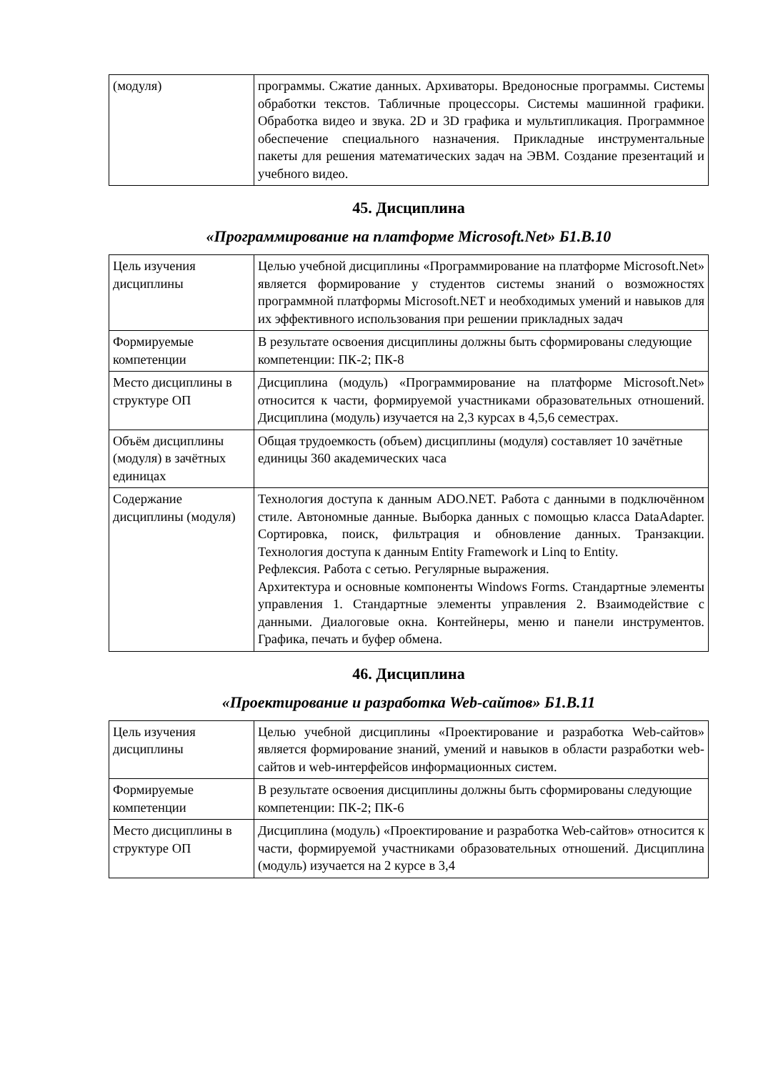| (модуля) | программы. Сжатие данных. Архиваторы. Вредоносные программы. Системы обработки текстов. Табличные процессоры. Системы машинной графики. Обработка видео и звука. 2D и 3D графика и мультипликация. Программное обеспечение специального назначения. Прикладные инструментальные пакеты для решения математических задач на ЭВМ. Создание презентаций и учебного видео. |
45. Дисциплина
«Программирование на платформе Microsoft.Net» Б1.В.10
| Цель изучения дисциплины | Целью учебной дисциплины «Программирование на платформе Microsoft.Net» является формирование у студентов системы знаний о возможностях программной платформы Microsoft.NET и необходимых умений и навыков для их эффективного использования при решении прикладных задач |
| Формируемые компетенции | В результате освоения дисциплины должны быть сформированы следующие компетенции: ПК-2; ПК-8 |
| Место дисциплины в структуре ОП | Дисциплина (модуль) «Программирование на платформе Microsoft.Net» относится к части, формируемой участниками образовательных отношений. Дисциплина (модуль) изучается на 2,3 курсах в 4,5,6 семестрах. |
| Объём дисциплины (модуля) в зачётных единицах | Общая трудоемкость (объем) дисциплины (модуля) составляет 10 зачётные единицы 360 академических часа |
| Содержание дисциплины (модуля) | Технология доступа к данным ADO.NET. Работа с данными в подключённом стиле. Автономные данные. Выборка данных с помощью класса DataAdapter. Сортировка, поиск, фильтрация и обновление данных. Транзакции. Технология доступа к данным Entity Framework и Linq to Entity. Рефлексия. Работа с сетью. Регулярные выражения. Архитектура и основные компоненты Windows Forms. Стандартные элементы управления 1. Стандартные элементы управления 2. Взаимодействие с данными. Диалоговые окна. Контейнеры, меню и панели инструментов. Графика, печать и буфер обмена. |
46. Дисциплина
«Проектирование и разработка Web-сайтов» Б1.В.11
| Цель изучения дисциплины | Целью учебной дисциплины «Проектирование и разработка Web-сайтов» является формирование знаний, умений и навыков в области разработки web-сайтов и web-интерфейсов информационных систем. |
| Формируемые компетенции | В результате освоения дисциплины должны быть сформированы следующие компетенции: ПК-2; ПК-6 |
| Место дисциплины в структуре ОП | Дисциплина (модуль) «Проектирование и разработка Web-сайтов» относится к части, формируемой участниками образовательных отношений. Дисциплина (модуль) изучается на 2 курсе в 3,4 |